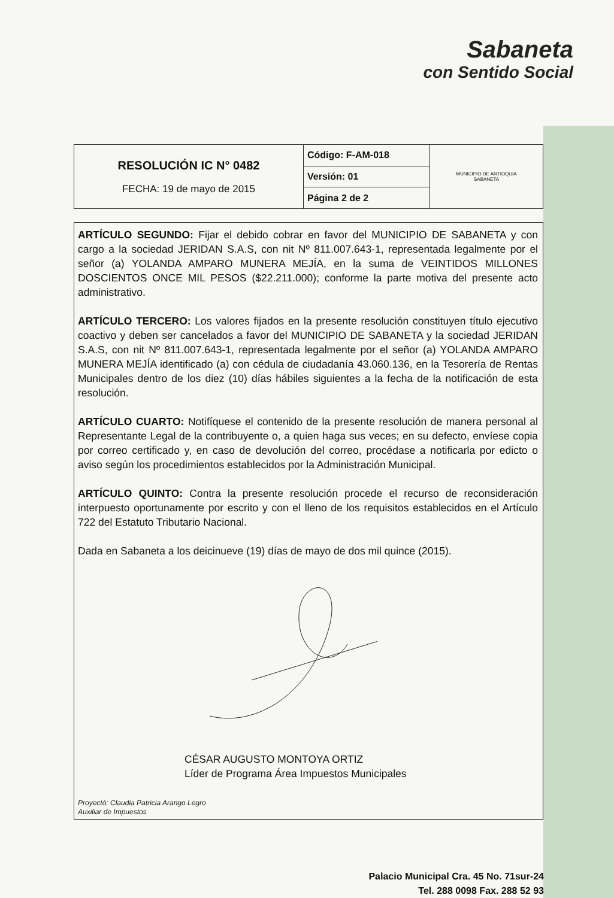Sabaneta
con Sentido Social
| RESOLUCIÓN IC N° 0482 FECHA: 19 de mayo de 2015 | Código: F-AM-018 | MUNICIPIO DE ANTIOQUIA SABANETA |
| | Versión: 01 | |
| | Página 2 de 2 | |
ARTÍCULO SEGUNDO: Fijar el debido cobrar en favor del MUNICIPIO DE SABANETA y con cargo a la sociedad JERIDAN S.A.S, con nit Nº 811.007.643-1, representada legalmente por el señor (a) YOLANDA AMPARO MUNERA MEJÍA, en la suma de VEINTIDOS MILLONES DOSCIENTOS ONCE MIL PESOS ($22.211.000); conforme la parte motiva del presente acto administrativo.
ARTÍCULO TERCERO: Los valores fijados en la presente resolución constituyen título ejecutivo coactivo y deben ser cancelados a favor del MUNICIPIO DE SABANETA y la sociedad JERIDAN S.A.S, con nit Nº 811.007.643-1, representada legalmente por el señor (a) YOLANDA AMPARO MUNERA MEJÍA identificado (a) con cédula de ciudadanía 43.060.136, en la Tesorería de Rentas Municipales dentro de los diez (10) días hábiles siguientes a la fecha de la notificación de esta resolución.
ARTÍCULO CUARTO: Notifíquese el contenido de la presente resolución de manera personal al Representante Legal de la contribuyente o, a quien haga sus veces; en su defecto, envíese copia por correo certificado y, en caso de devolución del correo, procédase a notificarla por edicto o aviso según los procedimientos establecidos por la Administración Municipal.
ARTÍCULO QUINTO: Contra la presente resolución procede el recurso de reconsideración interpuesto oportunamente por escrito y con el lleno de los requisitos establecidos en el Artículo 722 del Estatuto Tributario Nacional.
Dada en Sabaneta a los deicinueve (19) días de mayo de dos mil quince (2015).
CÉSAR AUGUSTO MONTOYA ORTIZ
Líder de Programa Área Impuestos Municipales
Proyectó: Claudia Patricia Arango Legro
Auxiliar de Impuestos
Palacio Municipal Cra. 45 No. 71sur-24
Tel. 288 0098 Fax. 288 52 93